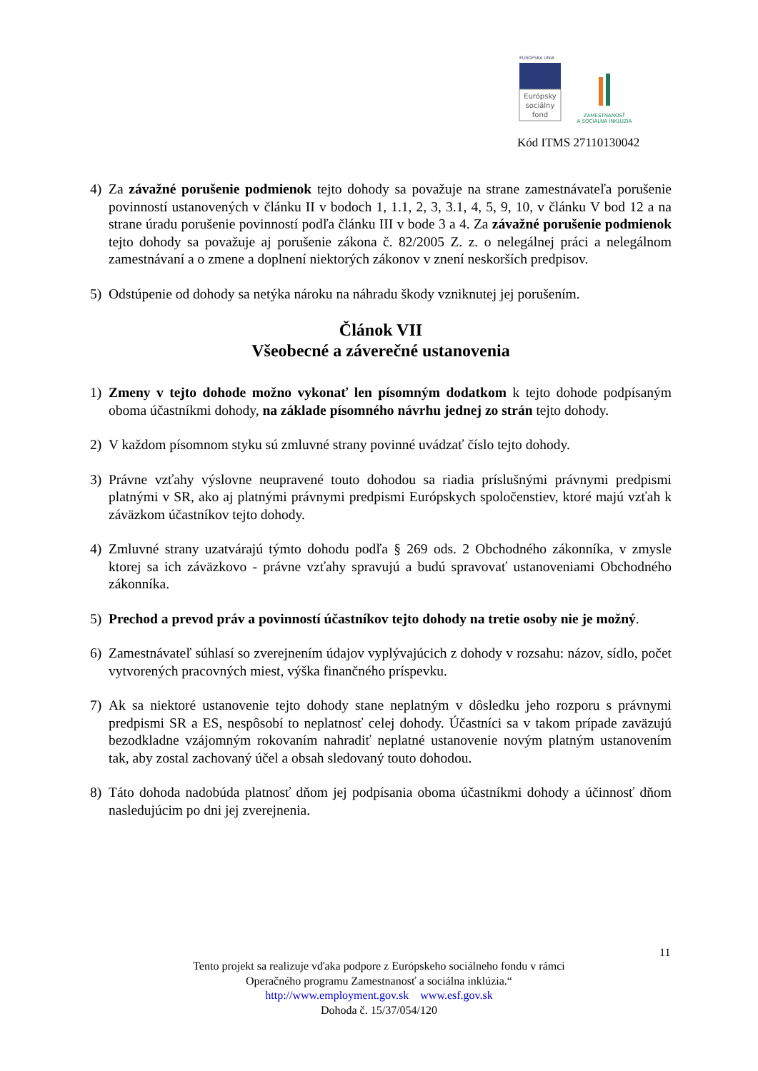EURÓPSKA ÚNIA
Európsky
sociálny
fond
ZAMESTNANOSŤ
A SOCIÁLNA INKLÚZIA
Kód ITMS 27110130042
4) Za závažné porušenie podmienok tejto dohody sa považuje na strane zamestnávateľa porušenie povinností ustanovených v článku II v bodoch 1, 1.1, 2, 3, 3.1, 4, 5, 9, 10, v článku V bod 12 a na strane úradu porušenie povinností podľa článku III v bode 3 a 4. Za závažné porušenie podmienok tejto dohody sa považuje aj porušenie zákona č. 82/2005 Z. z. o nelegálnej práci a nelegálnom zamestnávaní a o zmene a doplnení niektorých zákonov v znení neskorších predpisov.
5) Odstúpenie od dohody sa netýka nároku na náhradu škody vzniknutej jej porušením.
Článok VII
Všeobecné a záverečné ustanovenia
1) Zmeny v tejto dohode možno vykonať len písomným dodatkom k tejto dohode podpísaným oboma účastníkmi dohody, na základe písomného návrhu jednej zo strán tejto dohody.
2) V každom písomnom styku sú zmluvné strany povinné uvádzať číslo tejto dohody.
3) Právne vzťahy výslovne neupravené touto dohodou sa riadia príslušnými právnymi predpismi platnými v SR, ako aj platnými právnymi predpismi Európskych spoločenstiev, ktoré majú vzťah k záväzkom účastníkov tejto dohody.
4) Zmluvné strany uzatvárajú týmto dohodu podľa § 269 ods. 2 Obchodného zákonníka, v zmysle ktorej sa ich záväzkovo - právne vzťahy spravujú a budú spravovať ustanoveniami Obchodného zákonníka.
5) Prechod a prevod práv a povinností účastníkov tejto dohody na tretie osoby nie je možný.
6) Zamestnávateľ súhlasí so zverejnením údajov vyplývajúcich z dohody v rozsahu: názov, sídlo, počet vytvorených pracovných miest, výška finančného príspevku.
7) Ak sa niektoré ustanovenie tejto dohody stane neplatným v dôsledku jeho rozporu s právnymi predpismi SR a ES, nespôsobí to neplatnosť celej dohody. Účastníci sa v takom prípade zaväzujú bezodkladne vzájomným rokovaním nahradiť neplatné ustanovenie novým platným ustanovením tak, aby zostal zachovaný účel a obsah sledovaný touto dohodou.
8) Táto dohoda nadobúda platnosť dňom jej podpísania oboma účastníkmi dohody a účinnosť dňom nasledujúcim po dni jej zverejnenia.
11
Tento projekt sa realizuje vďaka podpore z Európskeho sociálneho fondu v rámci
Operačného programu Zamestnanosť a sociálna inklúzia.“
http://www.employment.gov.sk www.esf.gov.sk
Dohoda č. 15/37/054/120